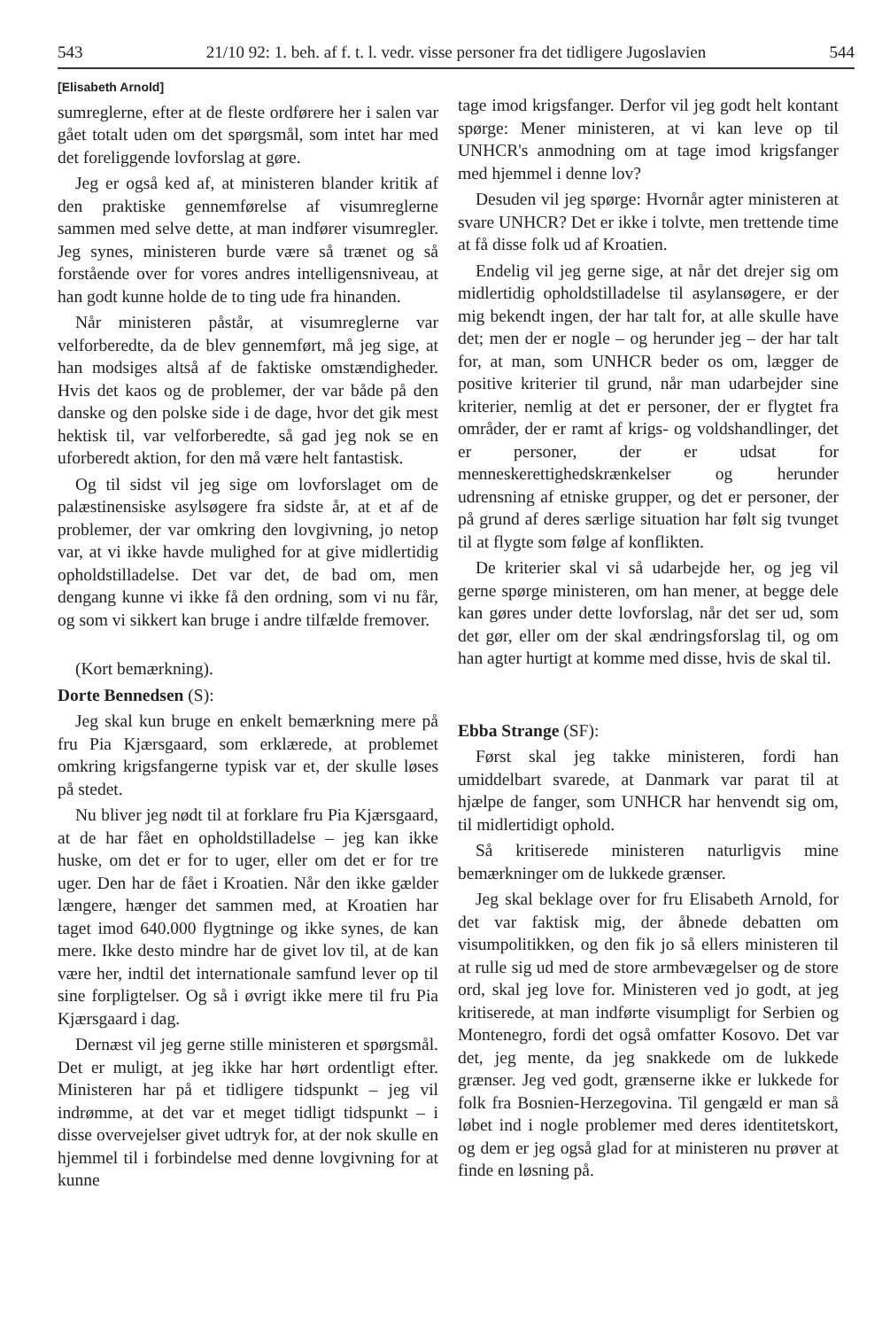543 21/10 92: 1. beh. af f. t. l. vedr. visse personer fra det tidligere Jugoslavien 544
[Elisabeth Arnold]
sumreglerne, efter at de fleste ordførere her i salen var gået totalt uden om det spørgsmål, som intet har med det foreliggende lovforslag at gøre.
Jeg er også ked af, at ministeren blander kritik af den praktiske gennemførelse af visumreglerne sammen med selve dette, at man indfører visumregler. Jeg synes, ministeren burde være så trænet og så forstående over for vores andres intelligensniveau, at han godt kunne holde de to ting ude fra hinanden.
Når ministeren påstår, at visumreglerne var velforberedte, da de blev gennemført, må jeg sige, at han modsiges altså af de faktiske omstændigheder. Hvis det kaos og de problemer, der var både på den danske og den polske side i de dage, hvor det gik mest hektisk til, var velforberedte, så gad jeg nok se en uforberedt aktion, for den må være helt fantastisk.
Og til sidst vil jeg sige om lovforslaget om de palæstinensiske asylsøgere fra sidste år, at et af de problemer, der var omkring den lovgivning, jo netop var, at vi ikke havde mulighed for at give midlertidig opholdstilladelse. Det var det, de bad om, men dengang kunne vi ikke få den ordning, som vi nu får, og som vi sikkert kan bruge i andre tilfælde fremover.
(Kort bemærkning).
Dorte Bennedsen (S):
Jeg skal kun bruge en enkelt bemærkning mere på fru Pia Kjærsgaard, som erklærede, at problemet omkring krigsfangerne typisk var et, der skulle løses på stedet.
Nu bliver jeg nødt til at forklare fru Pia Kjærsgaard, at de har fået en opholdstilladelse – jeg kan ikke huske, om det er for to uger, eller om det er for tre uger. Den har de fået i Kroatien. Når den ikke gælder længere, hænger det sammen med, at Kroatien har taget imod 640.000 flygtninge og ikke synes, de kan mere. Ikke desto mindre har de givet lov til, at de kan være her, indtil det internationale samfund lever op til sine forpligtelser. Og så i øvrigt ikke mere til fru Pia Kjærsgaard i dag.
Dernæst vil jeg gerne stille ministeren et spørgsmål. Det er muligt, at jeg ikke har hørt ordentligt efter. Ministeren har på et tidligere tidspunkt – jeg vil indrømme, at det var et meget tidligt tidspunkt – i disse overvejelser givet udtryk for, at der nok skulle en hjemmel til i forbindelse med denne lovgivning for at kunne
tage imod krigsfanger. Derfor vil jeg godt helt kontant spørge: Mener ministeren, at vi kan leve op til UNHCR's anmodning om at tage imod krigsfanger med hjemmel i denne lov?
Desuden vil jeg spørge: Hvornår agter ministeren at svare UNHCR? Det er ikke i tolvte, men trettende time at få disse folk ud af Kroatien.
Endelig vil jeg gerne sige, at når det drejer sig om midlertidig opholdstilladelse til asylansøgere, er der mig bekendt ingen, der har talt for, at alle skulle have det; men der er nogle – og herunder jeg – der har talt for, at man, som UNHCR beder os om, lægger de positive kriterier til grund, når man udarbejder sine kriterier, nemlig at det er personer, der er flygtet fra områder, der er ramt af krigs- og voldshandlinger, det er personer, der er udsat for menneskerettighedskrænkelser og herunder udrensning af etniske grupper, og det er personer, der på grund af deres særlige situation har følt sig tvunget til at flygte som følge af konflikten.
De kriterier skal vi så udarbejde her, og jeg vil gerne spørge ministeren, om han mener, at begge dele kan gøres under dette lovforslag, når det ser ud, som det gør, eller om der skal ændringsforslag til, og om han agter hurtigt at komme med disse, hvis de skal til.
Ebba Strange (SF):
Først skal jeg takke ministeren, fordi han umiddelbart svarede, at Danmark var parat til at hjælpe de fanger, som UNHCR har henvendt sig om, til midlertidigt ophold.
Så kritiserede ministeren naturligvis mine bemærkninger om de lukkede grænser.
Jeg skal beklage over for fru Elisabeth Arnold, for det var faktisk mig, der åbnede debatten om visumpolitikken, og den fik jo så ellers ministeren til at rulle sig ud med de store armbevægelser og de store ord, skal jeg love for. Ministeren ved jo godt, at jeg kritiserede, at man indførte visumpligt for Serbien og Montenegro, fordi det også omfatter Kosovo. Det var det, jeg mente, da jeg snakkede om de lukkede grænser. Jeg ved godt, grænserne ikke er lukkede for folk fra Bosnien-Herzegovina. Til gengæld er man så løbet ind i nogle problemer med deres identitetskort, og dem er jeg også glad for at ministeren nu prøver at finde en løsning på.